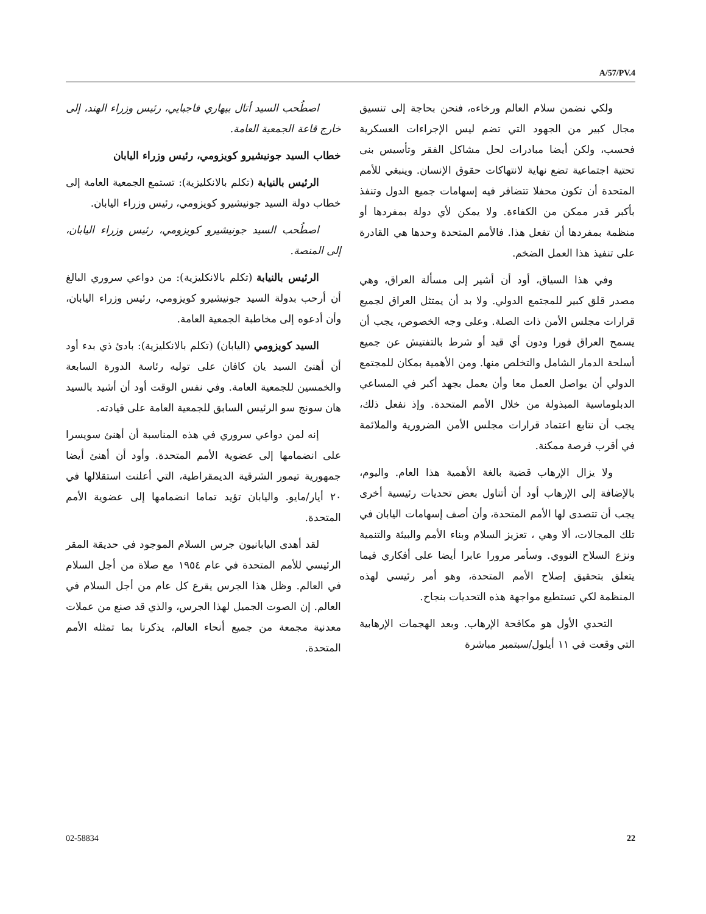A/57/PV.4
اصطُحب السيد أتال بيهاري فاجبايي، رئيس وزراء الهند، إلى خارج قاعة الجمعية العامة.
خطاب السيد جونيشيرو كويزومي، رئيس وزراء اليابان
الرئيس بالنيابة (تكلم بالانكليزية): تستمع الجمعية العامة إلى خطاب دولة السيد جونيشيرو كويزومي، رئيس وزراء اليابان.
اصطُحب السيد جونيشيرو كويزومي، رئيس وزراء اليابان، إلى المنصة.
الرئيس بالنيابة (تكلم بالانكليزية): من دواعي سروري البالغ أن أرحب بدولة السيد جونيشيرو كويزومي، رئيس وزراء اليابان، وأن أدعوه إلى مخاطبة الجمعية العامة.
السيد كويزومي (اليابان) (تكلم بالانكليزية): بادئ ذي بدء أود أن أهنئ السيد يان كافان على توليه رئاسة الدورة السابعة والخمسين للجمعية العامة. وفي نفس الوقت أود أن أشيد بالسيد هان سونج سو الرئيس السابق للجمعية العامة على قيادته.
إنه لمن دواعي سروري في هذه المناسبة أن أهنئ سويسرا على انضمامها إلى عضوية الأمم المتحدة. وأود أن أهنئ أيضا جمهورية تيمور الشرقية الديمقراطية، التي أعلنت استقلالها في ٢٠ أيار/مايو. واليابان تؤيد تماما انضمامها إلى عضوية الأمم المتحدة.
لقد أهدى اليابانيون جرس السلام الموجود في حديقة المقر الرئيسي للأمم المتحدة في عام ١٩٥٤ مع صلاة من أجل السلام في العالم. وظل هذا الجرس يقرع كل عام من أجل السلام في العالم. إن الصوت الجميل لهذا الجرس، والذي قد صنع من عملات معدنية مجمعة من جميع أنحاء العالم، يذكرنا بما تمثله الأمم المتحدة.
ولكي نضمن سلام العالم ورخاءه، فنحن بحاجة إلى تنسيق مجال كبير من الجهود التي تضم ليس الإجراءات العسكرية فحسب، ولكن أيضا مبادرات لحل مشاكل الفقر وتأسيس بنى تحتية اجتماعية تضع نهاية لانتهاكات حقوق الإنسان. وينبغي للأمم المتحدة أن تكون محفلا تتضافر فيه إسهامات جميع الدول وتنفذ بأكبر قدر ممكن من الكفاءة. ولا يمكن لأي دولة بمفردها أو منظمة بمفردها أن تفعل هذا. فالأمم المتحدة وحدها هي القادرة على تنفيذ هذا العمل الضخم.
وفي هذا السياق، أود أن أشير إلى مسألة العراق، وهي مصدر قلق كبير للمجتمع الدولي. ولا بد أن يمتثل العراق لجميع قرارات مجلس الأمن ذات الصلة. وعلى وجه الخصوص، يجب أن يسمح العراق فورا ودون أي قيد أو شرط بالتفتيش عن جميع أسلحة الدمار الشامل والتخلص منها. ومن الأهمية بمكان للمجتمع الدولي أن يواصل العمل معا وأن يعمل بجهد أكبر في المساعي الدبلوماسية المبذولة من خلال الأمم المتحدة. وإذ نفعل ذلك، يجب أن نتابع اعتماد قرارات مجلس الأمن الضرورية والملائمة في أقرب فرصة ممكنة.
ولا يزال الإرهاب قضية بالغة الأهمية هذا العام. واليوم، بالإضافة إلى الإرهاب أود أن أتناول بعض تحديات رئيسية أخرى يجب أن تتصدى لها الأمم المتحدة، وأن أصف إسهامات اليابان في تلك المجالات، ألا وهي ، تعزيز السلام وبناء الأمم والبيئة والتنمية ونزع السلاح النووي. وسأمر مرورا عابرا أيضا على أفكاري فيما يتعلق بتحقيق إصلاح الأمم المتحدة، وهو أمر رئيسي لهذه المنظمة لكي تستطيع مواجهة هذه التحديات بنجاح.
التحدي الأول هو مكافحة الإرهاب. وبعد الهجمات الإرهابية التي وقعت في ١١ أيلول/سبتمبر مباشرة
02-58834 22